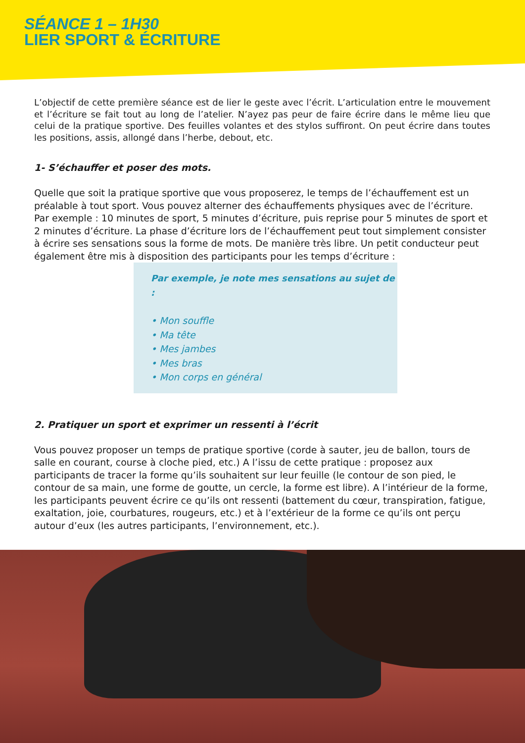SÉANCE 1 – 1H30
LIER SPORT & ÉCRITURE
L’objectif de cette première séance est de lier le geste avec l’écrit. L’articulation entre le mouvement et l’écriture se fait tout au long de l’atelier. N’ayez pas peur de faire écrire dans le même lieu que celui de la pratique sportive. Des feuilles volantes et des stylos suffiront. On peut écrire dans toutes les positions, assis, allongé dans l’herbe, debout, etc.
1- S’échauffer et poser des mots.
Quelle que soit la pratique sportive que vous proposerez, le temps de l’échauffement est un préalable à tout sport. Vous pouvez alterner des échauffements physiques avec de l’écriture. Par exemple : 10 minutes de sport, 5 minutes d’écriture, puis reprise pour 5 minutes de sport et 2 minutes d’écriture. La phase d’écriture lors de l’échauffement peut tout simplement consister à écrire ses sensations sous la forme de mots. De manière très libre. Un petit conducteur peut également être mis à disposition des participants pour les temps d’écriture :
Par exemple, je note mes sensations au sujet de :
• Mon souffle
• Ma tête
• Mes jambes
• Mes bras
• Mon corps en général
2. Pratiquer un sport et exprimer un ressenti à l’écrit
Vous pouvez proposer un temps de pratique sportive (corde à sauter, jeu de ballon, tours de salle en courant, course à cloche pied, etc.) A l’issu de cette pratique : proposez aux participants de tracer la forme qu’ils souhaitent sur leur feuille (le contour de son pied, le contour de sa main, une forme de goutte, un cercle, la forme est libre). A l’intérieur de la forme, les participants peuvent écrire ce qu’ils ont ressenti (battement du cœur, transpiration, fatigue, exaltation, joie, courbatures, rougeurs, etc.) et à l’extérieur de la forme ce qu’ils ont perçu autour d’eux (les autres participants, l’environnement, etc.).